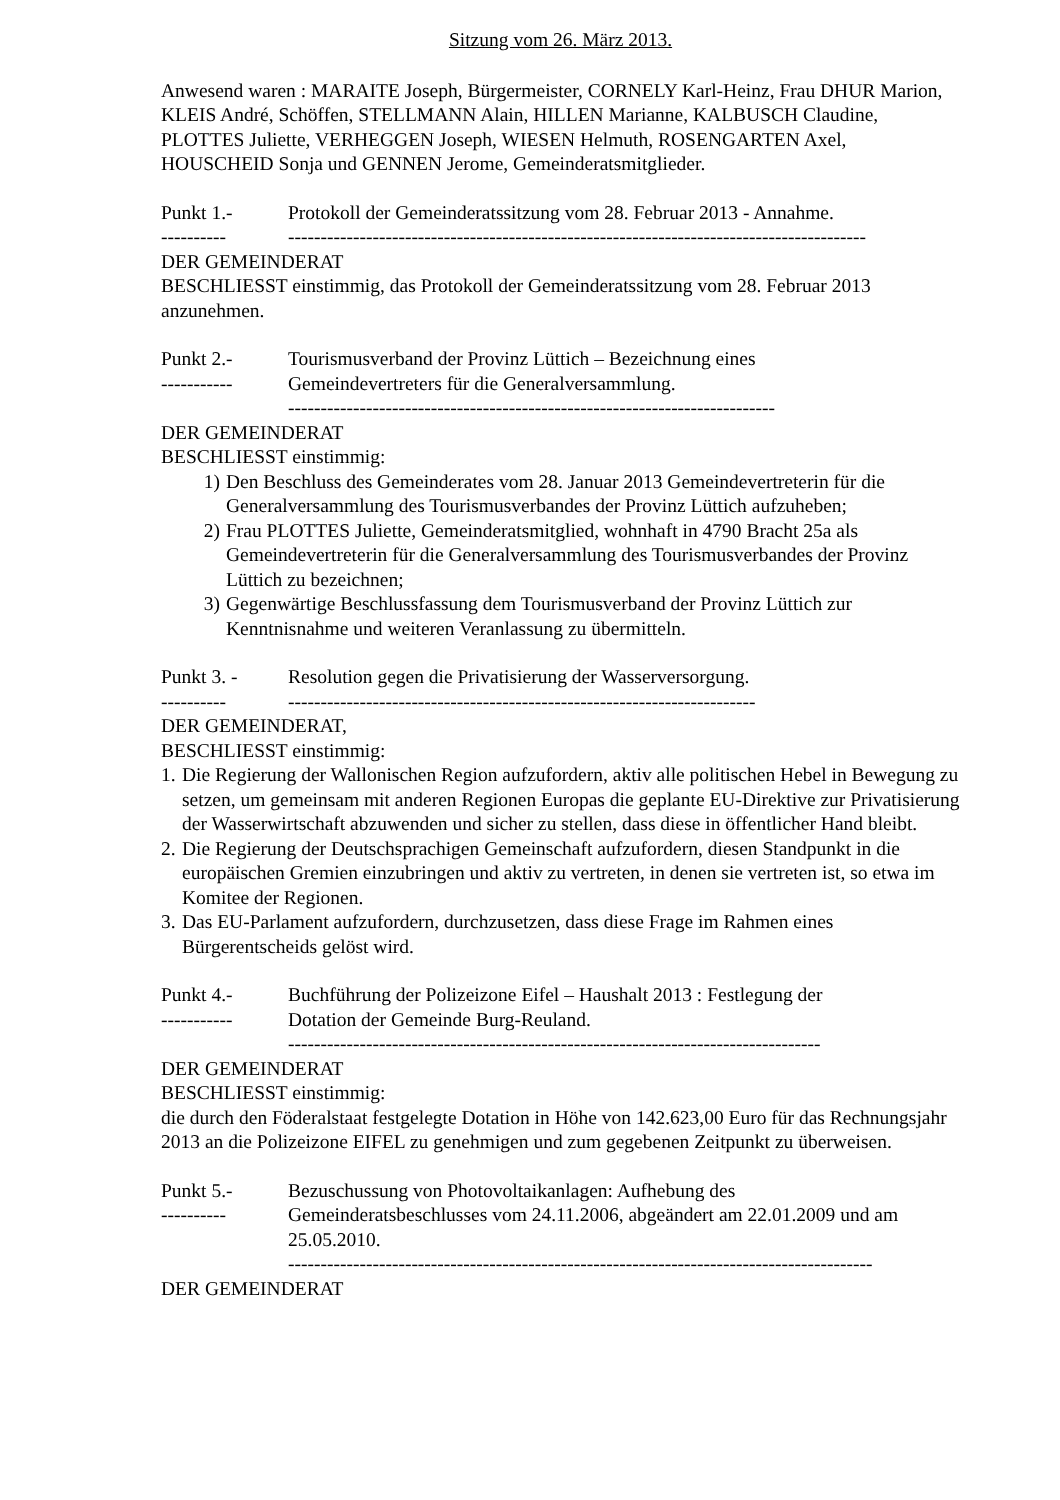Sitzung vom 26. März 2013.
Anwesend waren : MARAITE Joseph, Bürgermeister, CORNELY Karl-Heinz, Frau DHUR Marion, KLEIS André, Schöffen, STELLMANN Alain, HILLEN Marianne, KALBUSCH Claudine, PLOTTES Juliette, VERHEGGEN Joseph, WIESEN Helmuth, ROSENGARTEN Axel, HOUSCHEID Sonja und GENNEN Jerome, Gemeinderatsmitglieder.
Punkt 1.- Protokoll der Gemeinderatssitzung vom 28. Februar 2013 - Annahme.
---------- -----------------------------------------------------------------------------------------
DER GEMEINDERAT
BESCHLIESST einstimmig, das Protokoll der Gemeinderatssitzung vom 28. Februar 2013 anzunehmen.
Punkt 2.- Tourismusverband der Provinz Lüttich – Bezeichnung eines
-----------
Gemeindevertreters für die Generalversammlung.
---------------------------------------------------------------------------
DER GEMEINDERAT
BESCHLIESST einstimmig:
1) Den Beschluss des Gemeinderates vom 28. Januar 2013 Gemeindevertreterin für die Generalversammlung des Tourismusverbandes der Provinz Lüttich aufzuheben;
2) Frau PLOTTES Juliette, Gemeinderatsmitglied, wohnhaft in 4790 Bracht 25a als Gemeindevertreterin für die Generalversammlung des Tourismusverbandes der Provinz Lüttich zu bezeichnen;
3) Gegenwärtige Beschlussfassung dem Tourismusverband der Provinz Lüttich zur Kenntnisnahme und weiteren Veranlassung zu übermitteln.
Punkt 3. - Resolution gegen die Privatisierung der Wasserversorgung.
---------- ------------------------------------------------------------------------
DER GEMEINDERAT,
BESCHLIESST einstimmig:
1.
Die Regierung der Wallonischen Region aufzufordern, aktiv alle politischen Hebel in Bewegung zu setzen, um gemeinsam mit anderen Regionen Europas die geplante EU-Direktive zur Privatisierung der Wasserwirtschaft abzuwenden und sicher zu stellen, dass diese in öffentlicher Hand bleibt.
2.
Die Regierung der Deutschsprachigen Gemeinschaft aufzufordern, diesen Standpunkt in die europäischen Gremien einzubringen und aktiv zu vertreten, in denen sie vertreten ist, so etwa im Komitee der Regionen.
3.
Das EU-Parlament aufzufordern, durchzusetzen, dass diese Frage im Rahmen eines Bürgerentscheids gelöst wird.
Punkt 4.- Buchführung der Polizeizone Eifel – Haushalt 2013 : Festlegung der
-----------
Dotation der Gemeinde Burg-Reuland.
----------------------------------------------------------------------------------
DER GEMEINDERAT
BESCHLIESST einstimmig:
die durch den Föderalstaat festgelegte Dotation in Höhe von 142.623,00 Euro für das Rechnungsjahr 2013 an die Polizeizone EIFEL zu genehmigen und zum gegebenen Zeitpunkt zu überweisen.
Punkt 5.- Bezuschussung von Photovoltaikanlagen: Aufhebung des
---------- Gemeinderatsbeschlusses vom 24.11.2006, abgeändert am 22.01.2009 und am 25.05.2010.
------------------------------------------------------------------------------------------
DER GEMEINDERAT